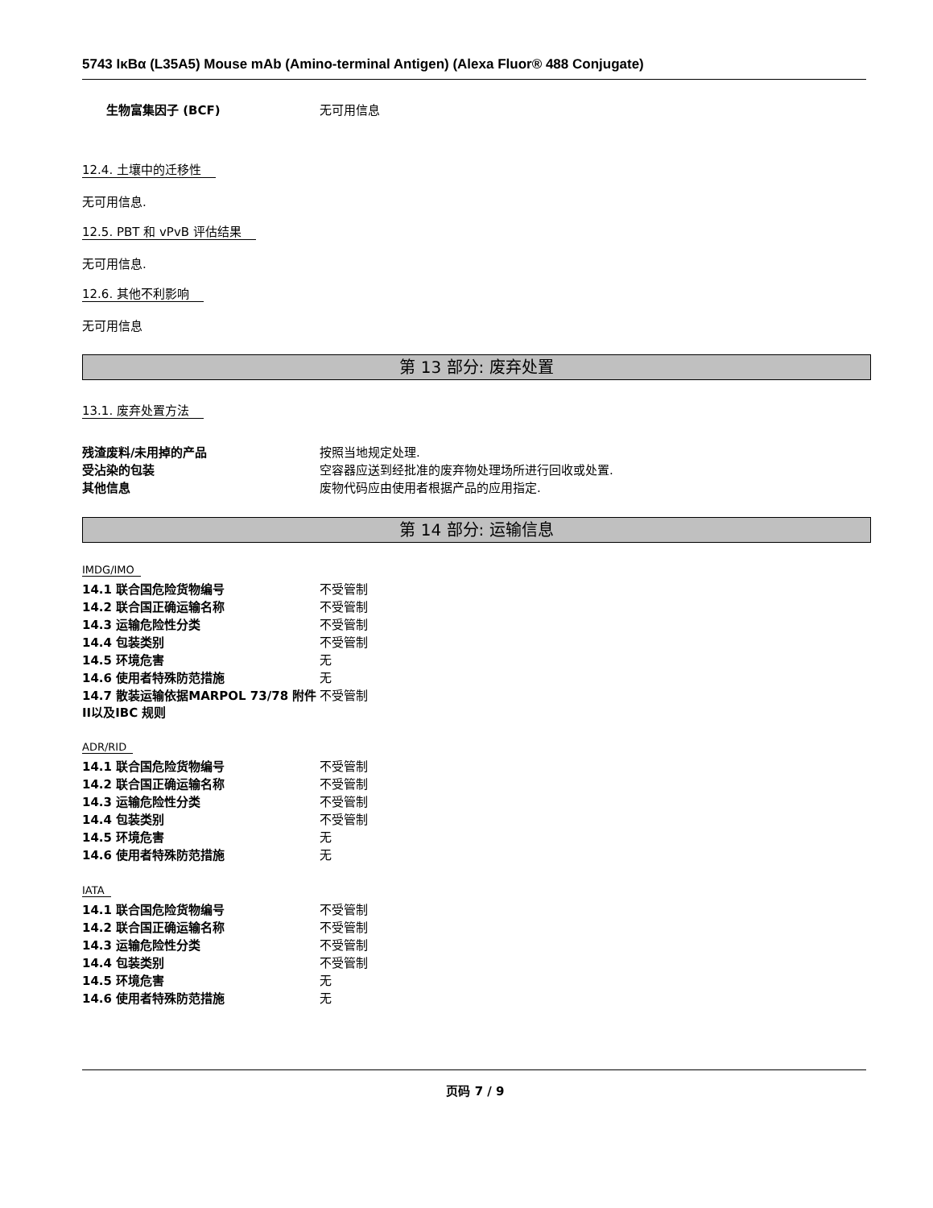5743 IκBα (L35A5) Mouse mAb (Amino-terminal Antigen) (Alexa Fluor® 488 Conjugate)
| 生物富集因子 (BCF) | 无可用信息 |
12.4. 土壤中的迁移性
无可用信息.
12.5. PBT 和 vPvB 评估结果
无可用信息.
12.6. 其他不利影响
无可用信息
第 13 部分: 废弃处置
13.1. 废弃处置方法
| 残渣废料/未用掉的产品 | 按照当地规定处理. |
| 受沾染的包装 | 空容器应送到经批准的废弃物处理场所进行回收或处置. |
| 其他信息 | 废物代码应由使用者根据产品的应用指定. |
第 14 部分: 运输信息
IMDG/IMO
| 14.1 联合国危险货物编号 | 不受管制 |
| 14.2 联合国正确运输名称 | 不受管制 |
| 14.3 运输危险性分类 | 不受管制 |
| 14.4 包装类别 | 不受管制 |
| 14.5 环境危害 | 无 |
| 14.6 使用者特殊防范措施 | 无 |
| 14.7 散装运输依据MARPOL 73/78 附件II以及IBC 规则 | 不受管制 |
ADR/RID
| 14.1 联合国危险货物编号 | 不受管制 |
| 14.2 联合国正确运输名称 | 不受管制 |
| 14.3 运输危险性分类 | 不受管制 |
| 14.4 包装类别 | 不受管制 |
| 14.5 环境危害 | 无 |
| 14.6 使用者特殊防范措施 | 无 |
IATA
| 14.1 联合国危险货物编号 | 不受管制 |
| 14.2 联合国正确运输名称 | 不受管制 |
| 14.3 运输危险性分类 | 不受管制 |
| 14.4 包装类别 | 不受管制 |
| 14.5 环境危害 | 无 |
| 14.6 使用者特殊防范措施 | 无 |
页码 7 / 9